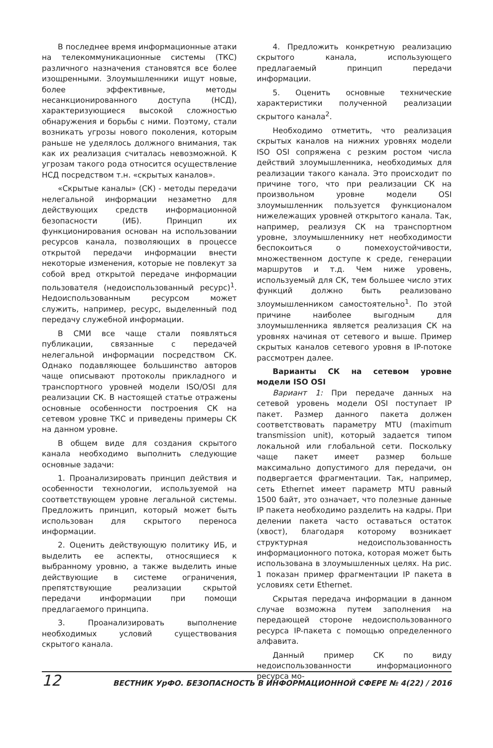В последнее время информационные атаки на телекоммуникационные системы (ТКС) различного назначения становятся все более изощренными. Злоумышленники ищут новые, более эффективные, методы несанкционированного доступа (НСД), характеризующиеся высокой сложностью обнаружения и борьбы с ними. Поэтому, стали возникать угрозы нового поколения, которым раньше не уделялось должного внимания, так как их реализация считалась невозможной. К угрозам такого рода относится осуществление НСД посредством т.н. «скрытых каналов».
«Скрытые каналы» (СК) - методы передачи нелегальной информации незаметно для действующих средств информационной безопасности (ИБ). Принцип их функционирования основан на использовании ресурсов канала, позволяющих в процессе открытой передачи информации внести некоторые изменения, которые не повлекут за собой вред открытой передаче информации пользователя (недоиспользованный ресурс)<sup>1</sup>. Недоиспользованным ресурсом может служить, например, ресурс, выделенный под передачу служебной информации.
В СМИ все чаще стали появляться публикации, связанные с передачей нелегальной информации посредством СК. Однако подавляющее большинство авторов чаще описывают протоколы прикладного и транспортного уровней модели ISO/OSI для реализации СК. В настоящей статье отражены основные особенности построения СК на сетевом уровне ТКС и приведены примеры СК на данном уровне.
В общем виде для создания скрытого канала необходимо выполнить следующие основные задачи:
1. Проанализировать принцип действия и особенности технологии, используемой на соответствующем уровне легальной системы. Предложить принцип, который может быть использован для скрытого переноса информации.
2. Оценить действующую политику ИБ, и выделить ее аспекты, относящиеся к выбранному уровню, а также выделить иные действующие в системе ограничения, препятствующие реализации скрытой передачи информации при помощи предлагаемого принципа.
3. Проанализировать выполнение необходимых условий существования скрытого канала.
4. Предложить конкретную реализацию скрытого канала, использующего предлагаемый принцип передачи информации.
5. Оценить основные технические характеристики полученной реализации скрытого канала<sup>2</sup>.
Необходимо отметить, что реализация скрытых каналов на нижних уровнях модели ISO OSI сопряжена с резким ростом числа действий злоумышленника, необходимых для реализации такого канала. Это происходит по причине того, что при реализации СК на произвольном уровне модели OSI злоумышленник пользуется функционалом нижележащих уровней открытого канала. Так, например, реализуя СК на транспортном уровне, злоумышленнику нет необходимости беспокоиться о помехоустойчивости, множественном доступе к среде, генерации маршрутов и т.д. Чем ниже уровень, используемый для СК, тем большее число этих функций должно быть реализовано злоумышленником самостоятельно<sup>1</sup>. По этой причине наиболее выгодным для злоумышленника является реализация СК на уровнях начиная от сетевого и выше. Пример скрытых каналов сетевого уровня в IP-потоке рассмотрен далее.
Варианты СК на сетевом уровне модели ISO OSI
Вариант 1: При передаче данных на сетевой уровень модели OSI поступает IP пакет. Размер данного пакета должен соответствовать параметру MTU (maximum transmission unit), который задается типом локальной или глобальной сети. Поскольку чаще пакет имеет размер больше максимально допустимого для передачи, он подвергается фрагментации. Так, например, сеть Ethernet имеет параметр MTU равный 1500 байт, это означает, что полезные данные IP пакета необходимо разделить на кадры. При делении пакета часто оставаться остаток (хвост), благодаря которому возникает структурная недоиспользованность информационного потока, которая может быть использована в злоумышленных целях. На рис. 1 показан пример фрагментации IP пакета в условиях сети Ethernet.
Скрытая передача информации в данном случае возможна путем заполнения на передающей стороне недоиспользованного ресурса IP-пакета с помощью определенного алфавита.
Данный пример СК по виду недоиспользованности информационного ресурса мо-
12 ВЕСТНИК УрФО. БЕЗОПАСНОСТЬ В ИНФОРМАЦИОННОЙ СФЕРЕ № 4(22) / 2016